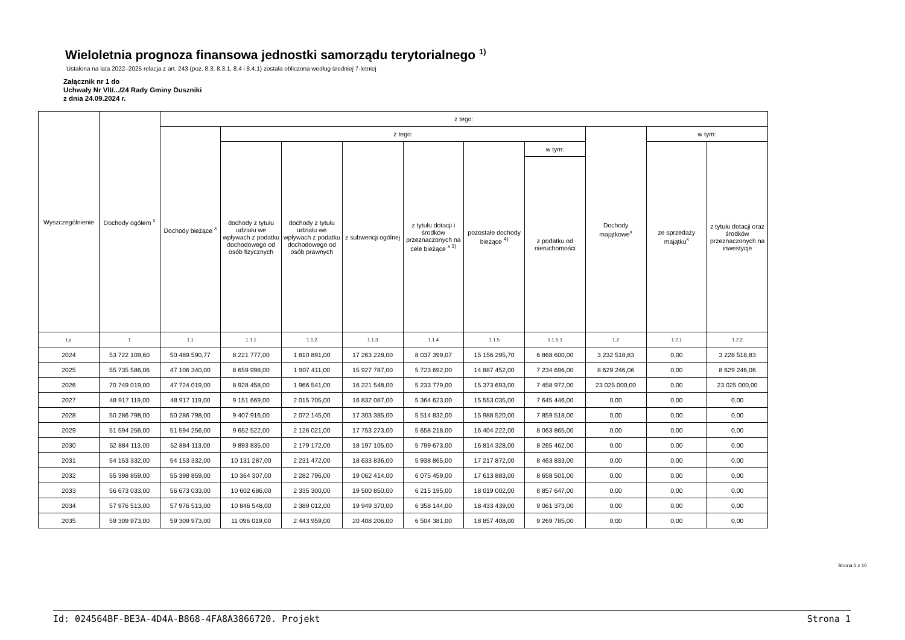Wieloletnia prognoza finansowa jednostki samorządu terytorialnego <sup>1)</sup>
Ustalona na lata 2022–2025 relacja z art. 243 (poz. 8.3, 8.3.1, 8.4 i 8.4.1) została obliczona według średniej 7-letniej
Załącznik nr 1 do
Uchwały Nr VII/.../24 Rady Gminy Duszniki
z dnia 24.09.2024 r.
| Wyszczególnienie | Dochody ogółem <sup>x</sup> | z tego: | | | | | | | | | |
| --- | --- | --- | --- | --- | --- | --- | --- | --- | --- | --- | --- |
| | | Dochody bieżące <sup>x</sup> | z tego: | | | | | | Dochody majątkowe<sup>x</sup> | w tym: | |
| | | | dochody z tytułu udziału we wpływach z podatku dochodowego od osób fizycznych | dochody z tytułu udziału we wpływach z podatku dochodowego od osób prawnych | z subwencji ogólnej | z tytułu dotacji i środków przeznaczonych na cele bieżące <sup>x 3)</sup> | pozostałe dochody bieżące <sup>4)</sup> | w tym: | | ze sprzedaży majątku<sup>x</sup> | z tytułu dotacji oraz środków przeznaczonych na inwestycje |
| | | | | | | | | z podatku od nieruchomości | | | |
| Lp | 1 | 1.1 | 1.1.1 | 1.1.2 | 1.1.3 | 1.1.4 | 1.1.5 | 1.1.5.1 | 1.2 | 1.2.1 | 1.2.2 |
| 2024 | 53 722 109,60 | 50 489 590,77 | 8 221 777,00 | 1 810 891,00 | 17 263 228,00 | 8 037 399,07 | 15 156 295,70 | 6 868 600,00 | 3 232 518,83 | 0,00 | 3 228 518,83 |
| 2025 | 55 735 586,06 | 47 106 340,00 | 8 659 998,00 | 1 907 411,00 | 15 927 787,00 | 5 723 692,00 | 14 887 452,00 | 7 234 696,00 | 8 629 246,06 | 0,00 | 8 629 246,06 |
| 2026 | 70 749 019,00 | 47 724 019,00 | 8 928 458,00 | 1 966 541,00 | 16 221 548,00 | 5 233 779,00 | 15 373 693,00 | 7 458 972,00 | 23 025 000,00 | 0,00 | 23 025 000,00 |
| 2027 | 48 917 119,00 | 48 917 119,00 | 9 151 669,00 | 2 015 705,00 | 16 832 087,00 | 5 364 623,00 | 15 553 035,00 | 7 645 446,00 | 0,00 | 0,00 | 0,00 |
| 2028 | 50 286 798,00 | 50 286 798,00 | 9 407 916,00 | 2 072 145,00 | 17 303 385,00 | 5 514 832,00 | 15 988 520,00 | 7 859 518,00 | 0,00 | 0,00 | 0,00 |
| 2029 | 51 594 256,00 | 51 594 256,00 | 9 652 522,00 | 2 126 021,00 | 17 753 273,00 | 5 658 218,00 | 16 404 222,00 | 8 063 865,00 | 0,00 | 0,00 | 0,00 |
| 2030 | 52 884 113,00 | 52 884 113,00 | 9 893 835,00 | 2 179 172,00 | 18 197 105,00 | 5 799 673,00 | 16 814 328,00 | 8 265 462,00 | 0,00 | 0,00 | 0,00 |
| 2031 | 54 153 332,00 | 54 153 332,00 | 10 131 287,00 | 2 231 472,00 | 18 633 836,00 | 5 938 865,00 | 17 217 872,00 | 8 463 833,00 | 0,00 | 0,00 | 0,00 |
| 2032 | 55 398 859,00 | 55 398 859,00 | 10 364 307,00 | 2 282 796,00 | 19 062 414,00 | 6 075 459,00 | 17 613 883,00 | 8 658 501,00 | 0,00 | 0,00 | 0,00 |
| 2033 | 56 673 033,00 | 56 673 033,00 | 10 602 686,00 | 2 335 300,00 | 19 500 850,00 | 6 215 195,00 | 18 019 002,00 | 8 857 647,00 | 0,00 | 0,00 | 0,00 |
| 2034 | 57 976 513,00 | 57 976 513,00 | 10 846 548,00 | 2 389 012,00 | 19 949 370,00 | 6 358 144,00 | 18 433 439,00 | 9 061 373,00 | 0,00 | 0,00 | 0,00 |
| 2035 | 59 309 973,00 | 59 309 973,00 | 11 096 019,00 | 2 443 959,00 | 20 408 206,00 | 6 504 381,00 | 18 857 408,00 | 9 269 785,00 | 0,00 | 0,00 | 0,00 |
Strona 1 z 10
Id: 024564BF-BE3A-4D4A-B868-4FA8A3866720. Projekt Strona 1